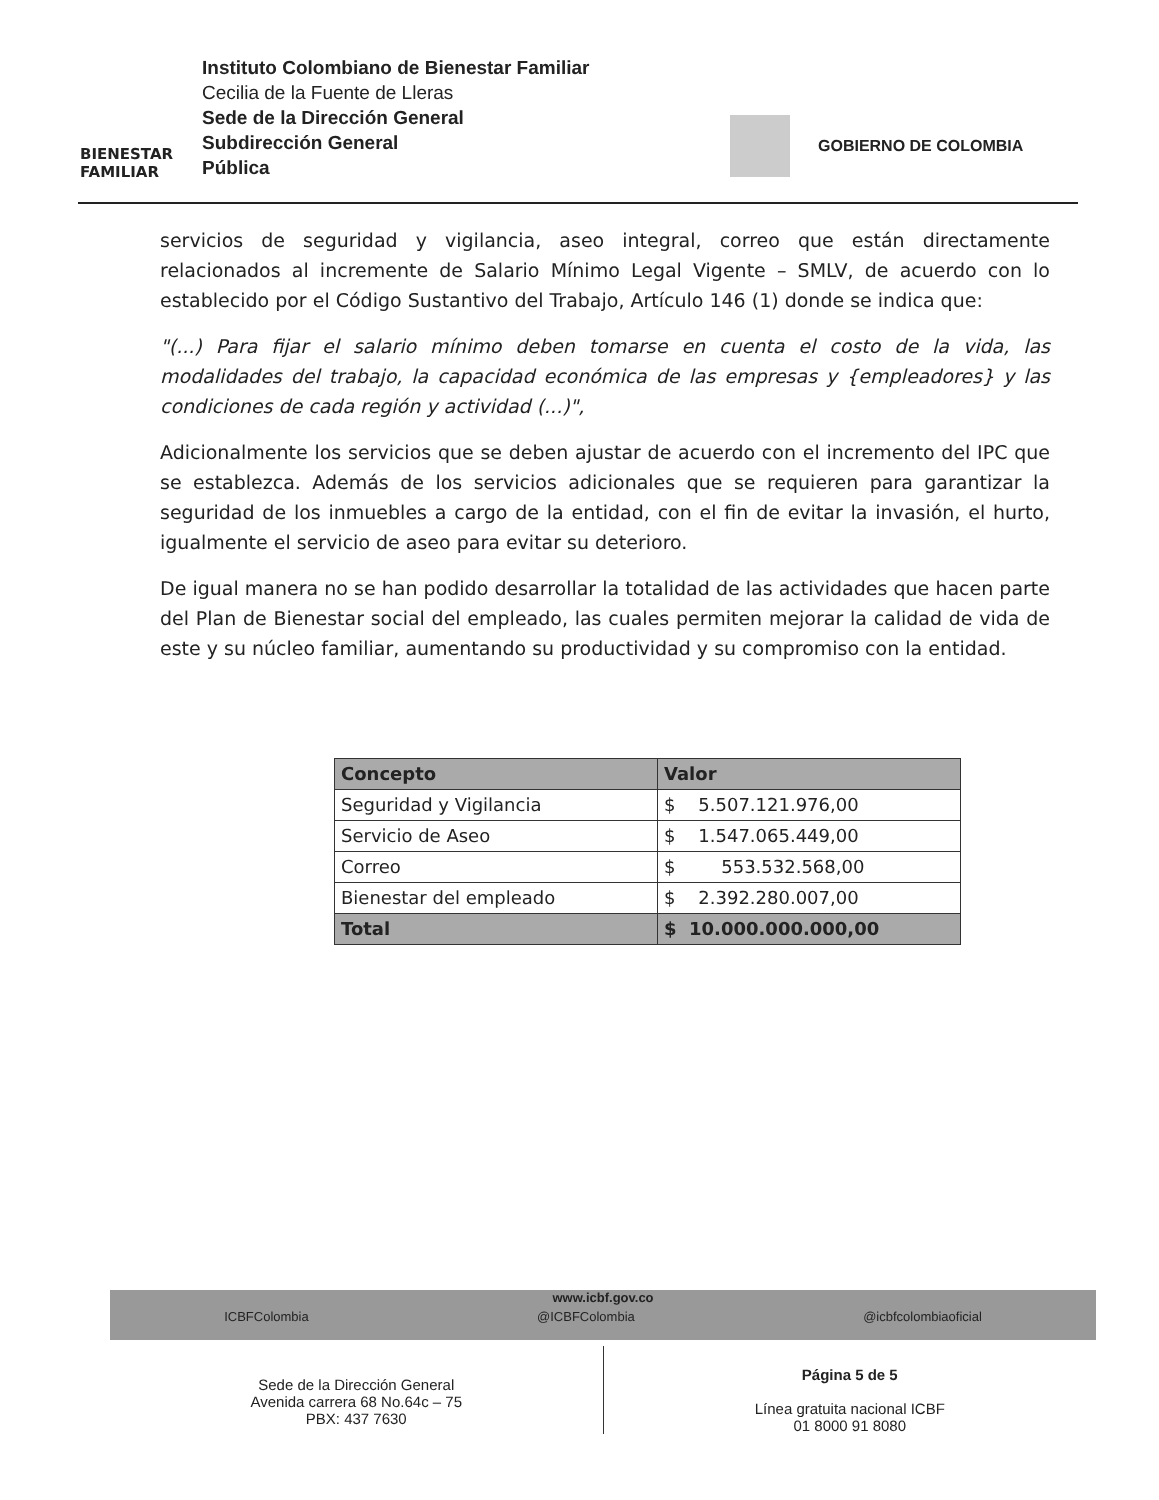BIENESTAR
FAMILIAR
Instituto Colombiano de Bienestar Familiar
Cecilia de la Fuente de Lleras
Sede de la Dirección General
Subdirección General
Pública
GOBIERNO DE COLOMBIA
servicios de seguridad y vigilancia, aseo integral, correo que están directamente relacionados al incremente de Salario Mínimo Legal Vigente – SMLV, de acuerdo con lo establecido por el Código Sustantivo del Trabajo, Artículo 146 (1) donde se indica que:
"(...) Para fijar el salario mínimo deben tomarse en cuenta el costo de la vida, las modalidades del trabajo, la capacidad económica de las empresas y {empleadores} y las condiciones de cada región y actividad (...)",
Adicionalmente los servicios que se deben ajustar de acuerdo con el incremento del IPC que se establezca. Además de los servicios adicionales que se requieren para garantizar la seguridad de los inmuebles a cargo de la entidad, con el fin de evitar la invasión, el hurto, igualmente el servicio de aseo para evitar su deterioro.
De igual manera no se han podido desarrollar la totalidad de las actividades que hacen parte del Plan de Bienestar social del empleado, las cuales permiten mejorar la calidad de vida de este y su núcleo familiar, aumentando su productividad y su compromiso con la entidad.
| Concepto | Valor |
| --- | --- |
| Seguridad y Vigilancia | $ 5.507.121.976,00 |
| Servicio de Aseo | $ 1.547.065.449,00 |
| Correo | $ 553.532.568,00 |
| Bienestar del empleado | $ 2.392.280.007,00 |
| Total | $ 10.000.000.000,00 |
www.icbf.gov.co
ICBFColombia @ICBFColombia @icbfcolombiaoficial
Sede de la Dirección General
Avenida carrera 68 No.64c – 75
PBX: 437 7630
Página 5 de 5
Línea gratuita nacional ICBF
01 8000 91 8080